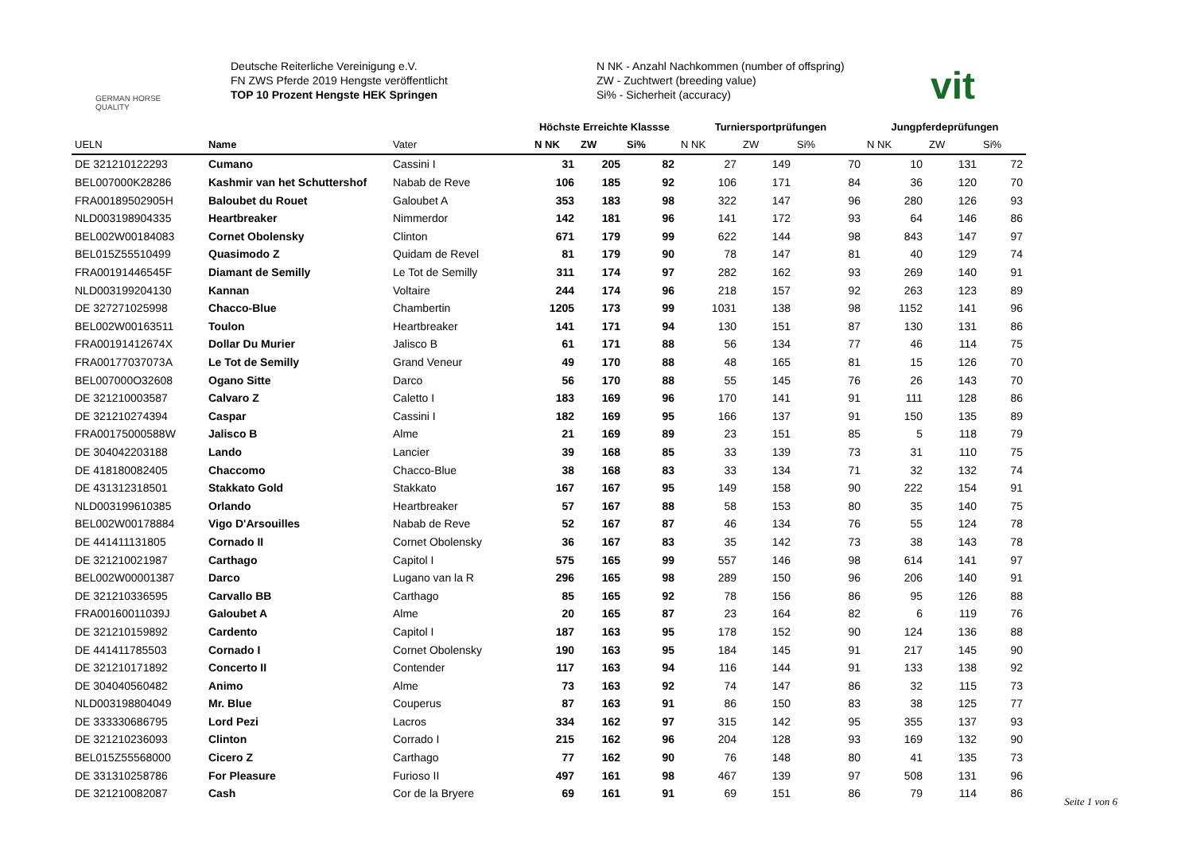GERMAN HORSE
QUALITY
Deutsche Reiterliche Vereinigung e.V.
FN ZWS Pferde 2019 Hengste veröffentlicht
TOP 10 Prozent Hengste HEK Springen
N NK - Anzahl Nachkommen (number of offspring)
ZW - Zuchtwert (breeding value)
Si% - Sicherheit (accuracy)
vit
| | | | Höchste Erreichte Klassse | | | Turniersportprüfungen | | | Jungpferdeprüfungen | | |
| --- | --- | --- | --- | --- | --- | --- | --- | --- | --- | --- | --- |
| UELN | Name | Vater | N NK | ZW | Si% | N NK | ZW | Si% | N NK | ZW | Si% |
| DE 321210122293 | Cumano | Cassini I | 31 | 205 | 82 | 27 | 149 | 70 | 10 | 131 | 72 |
| BEL007000K28286 | Kashmir van het Schuttershof | Nabab de Reve | 106 | 185 | 92 | 106 | 171 | 84 | 36 | 120 | 70 |
| FRA00189502905H | Baloubet du Rouet | Galoubet A | 353 | 183 | 98 | 322 | 147 | 96 | 280 | 126 | 93 |
| NLD003198904335 | Heartbreaker | Nimmerdor | 142 | 181 | 96 | 141 | 172 | 93 | 64 | 146 | 86 |
| BEL002W00184083 | Cornet Obolensky | Clinton | 671 | 179 | 99 | 622 | 144 | 98 | 843 | 147 | 97 |
| BEL015Z55510499 | Quasimodo Z | Quidam de Revel | 81 | 179 | 90 | 78 | 147 | 81 | 40 | 129 | 74 |
| FRA00191446545F | Diamant de Semilly | Le Tot de Semilly | 311 | 174 | 97 | 282 | 162 | 93 | 269 | 140 | 91 |
| NLD003199204130 | Kannan | Voltaire | 244 | 174 | 96 | 218 | 157 | 92 | 263 | 123 | 89 |
| DE 327271025998 | Chacco-Blue | Chambertin | 1205 | 173 | 99 | 1031 | 138 | 98 | 1152 | 141 | 96 |
| BEL002W00163511 | Toulon | Heartbreaker | 141 | 171 | 94 | 130 | 151 | 87 | 130 | 131 | 86 |
| FRA00191412674X | Dollar Du Murier | Jalisco B | 61 | 171 | 88 | 56 | 134 | 77 | 46 | 114 | 75 |
| FRA00177037073A | Le Tot de Semilly | Grand Veneur | 49 | 170 | 88 | 48 | 165 | 81 | 15 | 126 | 70 |
| BEL007000O32608 | Ogano Sitte | Darco | 56 | 170 | 88 | 55 | 145 | 76 | 26 | 143 | 70 |
| DE 321210003587 | Calvaro Z | Caletto I | 183 | 169 | 96 | 170 | 141 | 91 | 111 | 128 | 86 |
| DE 321210274394 | Caspar | Cassini I | 182 | 169 | 95 | 166 | 137 | 91 | 150 | 135 | 89 |
| FRA00175000588W | Jalisco B | Alme | 21 | 169 | 89 | 23 | 151 | 85 | 5 | 118 | 79 |
| DE 304042203188 | Lando | Lancier | 39 | 168 | 85 | 33 | 139 | 73 | 31 | 110 | 75 |
| DE 418180082405 | Chaccomo | Chacco-Blue | 38 | 168 | 83 | 33 | 134 | 71 | 32 | 132 | 74 |
| DE 431312318501 | Stakkato Gold | Stakkato | 167 | 167 | 95 | 149 | 158 | 90 | 222 | 154 | 91 |
| NLD003199610385 | Orlando | Heartbreaker | 57 | 167 | 88 | 58 | 153 | 80 | 35 | 140 | 75 |
| BEL002W00178884 | Vigo D'Arsouilles | Nabab de Reve | 52 | 167 | 87 | 46 | 134 | 76 | 55 | 124 | 78 |
| DE 441411131805 | Cornado II | Cornet Obolensky | 36 | 167 | 83 | 35 | 142 | 73 | 38 | 143 | 78 |
| DE 321210021987 | Carthago | Capitol I | 575 | 165 | 99 | 557 | 146 | 98 | 614 | 141 | 97 |
| BEL002W00001387 | Darco | Lugano van la R | 296 | 165 | 98 | 289 | 150 | 96 | 206 | 140 | 91 |
| DE 321210336595 | Carvallo BB | Carthago | 85 | 165 | 92 | 78 | 156 | 86 | 95 | 126 | 88 |
| FRA00160011039J | Galoubet A | Alme | 20 | 165 | 87 | 23 | 164 | 82 | 6 | 119 | 76 |
| DE 321210159892 | Cardento | Capitol I | 187 | 163 | 95 | 178 | 152 | 90 | 124 | 136 | 88 |
| DE 441411785503 | Cornado I | Cornet Obolensky | 190 | 163 | 95 | 184 | 145 | 91 | 217 | 145 | 90 |
| DE 321210171892 | Concerto II | Contender | 117 | 163 | 94 | 116 | 144 | 91 | 133 | 138 | 92 |
| DE 304040560482 | Animo | Alme | 73 | 163 | 92 | 74 | 147 | 86 | 32 | 115 | 73 |
| NLD003198804049 | Mr. Blue | Couperus | 87 | 163 | 91 | 86 | 150 | 83 | 38 | 125 | 77 |
| DE 333330686795 | Lord Pezi | Lacros | 334 | 162 | 97 | 315 | 142 | 95 | 355 | 137 | 93 |
| DE 321210236093 | Clinton | Corrado I | 215 | 162 | 96 | 204 | 128 | 93 | 169 | 132 | 90 |
| BEL015Z55568000 | Cicero Z | Carthago | 77 | 162 | 90 | 76 | 148 | 80 | 41 | 135 | 73 |
| DE 331310258786 | For Pleasure | Furioso II | 497 | 161 | 98 | 467 | 139 | 97 | 508 | 131 | 96 |
| DE 321210082087 | Cash | Cor de la Bryere | 69 | 161 | 91 | 69 | 151 | 86 | 79 | 114 | 86 |
Seite 1 von 6